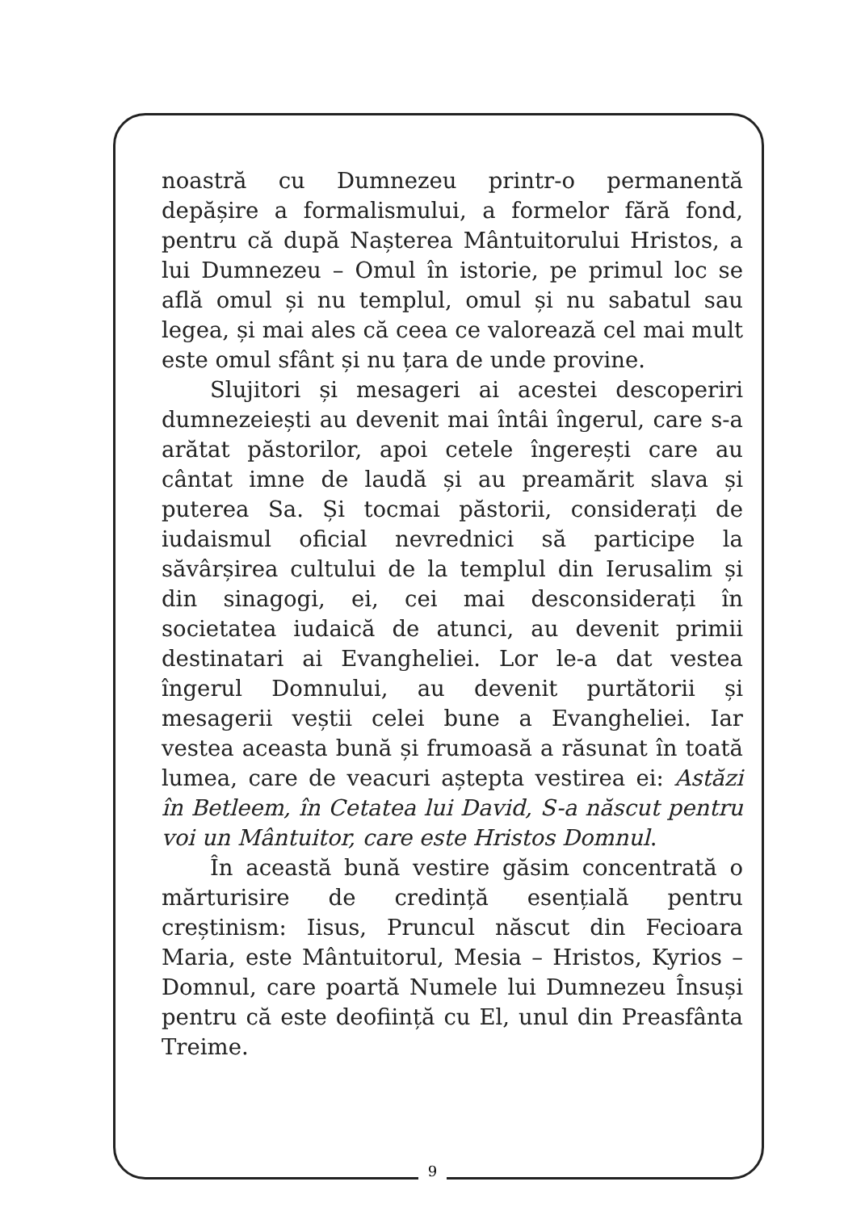noastră cu Dumnezeu printr-o permanentă depășire a formalismului, a formelor fără fond, pentru că după Nașterea Mântuitorului Hristos, a lui Dumnezeu – Omul în istorie, pe primul loc se află omul și nu templul, omul și nu sabatul sau legea, și mai ales că ceea ce valorează cel mai mult este omul sfânt și nu țara de unde provine.
Slujitori și mesageri ai acestei descoperiri dumnezeiești au devenit mai întâi îngerul, care s-a arătat păstorilor, apoi cetele îngerești care au cântat imne de laudă și au preamărit slava și puterea Sa. Și tocmai păstorii, considerați de iudaismul oficial nevrednici să participe la săvârșirea cultului de la templul din Ierusalim și din sinagogi, ei, cei mai desconsiderați în societatea iudaică de atunci, au devenit primii destinatari ai Evangheliei. Lor le-a dat vestea îngerul Domnului, au devenit purtătorii și mesagerii veștii celei bune a Evangheliei. Iar vestea aceasta bună și frumoasă a răsunat în toată lumea, care de veacuri aștepta vestirea ei: Astăzi în Betleem, în Cetatea lui David, S-a născut pentru voi un Mântuitor, care este Hristos Domnul.
În această bună vestire găsim concentrată o mărturisire de credință esențială pentru creștinism: Iisus, Pruncul născut din Fecioara Maria, este Mântuitorul, Mesia – Hristos, Kyrios – Domnul, care poartă Numele lui Dumnezeu Însuși pentru că este deoființă cu El, unul din Preasfânta Treime.
9